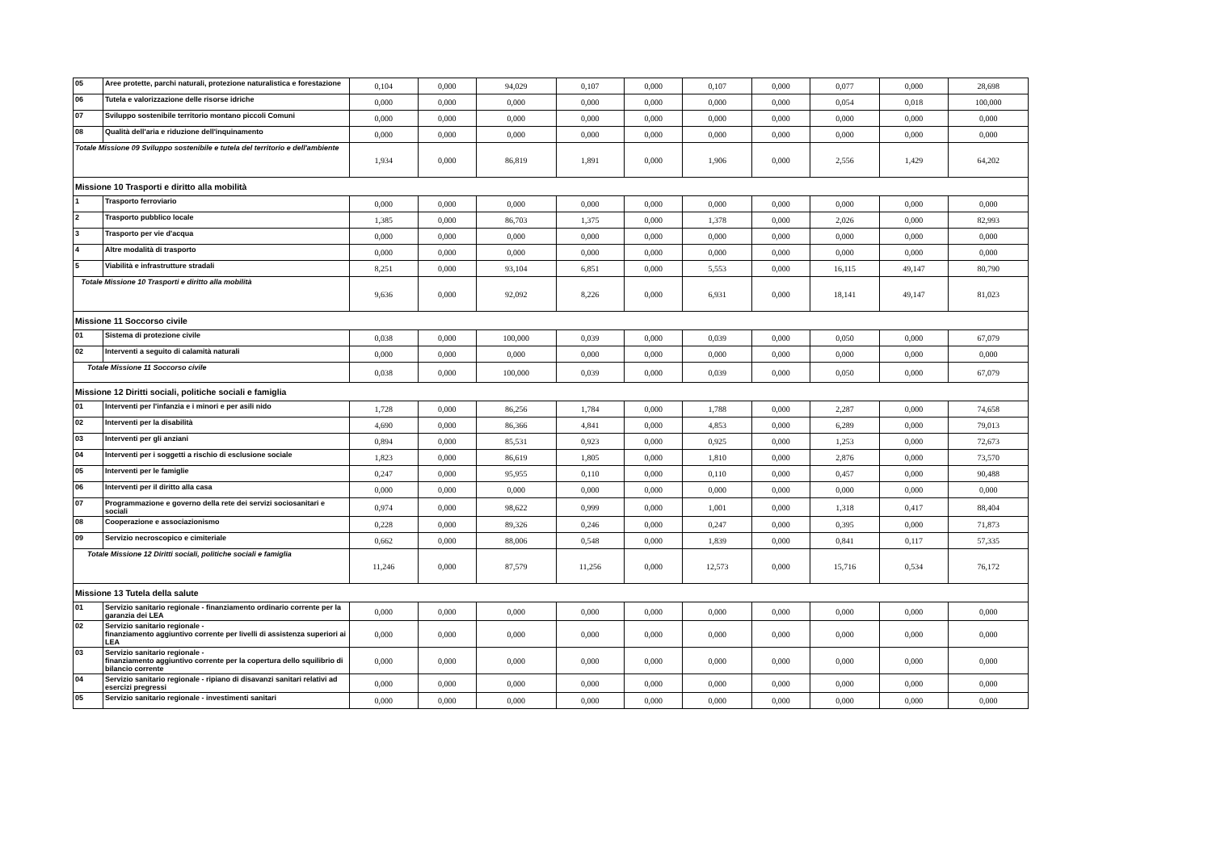| 05 | Aree protette, parchi naturali, protezione naturalistica e forestazione | 0,104 | 0,000 | 94,029 | 0,107 | 0,000 | 0,107 | 0,000 | 0,077 | 0,000 | 28,698 |
| 06 | Tutela e valorizzazione delle risorse idriche | 0,000 | 0,000 | 0,000 | 0,000 | 0,000 | 0,000 | 0,000 | 0,054 | 0,018 | 100,000 |
| 07 | Sviluppo sostenibile territorio montano piccoli Comuni | 0,000 | 0,000 | 0,000 | 0,000 | 0,000 | 0,000 | 0,000 | 0,000 | 0,000 | 0,000 |
| 08 | Qualità dell'aria e riduzione dell'inquinamento | 0,000 | 0,000 | 0,000 | 0,000 | 0,000 | 0,000 | 0,000 | 0,000 | 0,000 | 0,000 |
| Totale Missione 09 Sviluppo sostenibile e tutela del territorio e dell'ambiente | | 1,934 | 0,000 | 86,819 | 1,891 | 0,000 | 1,906 | 0,000 | 2,556 | 1,429 | 64,202 |
| Missione 10 Trasporti e diritto alla mobilità | | | | | | | | | | | |
| 1 | Trasporto ferroviario | 0,000 | 0,000 | 0,000 | 0,000 | 0,000 | 0,000 | 0,000 | 0,000 | 0,000 | 0,000 |
| 2 | Trasporto pubblico locale | 1,385 | 0,000 | 86,703 | 1,375 | 0,000 | 1,378 | 0,000 | 2,026 | 0,000 | 82,993 |
| 3 | Trasporto per vie d'acqua | 0,000 | 0,000 | 0,000 | 0,000 | 0,000 | 0,000 | 0,000 | 0,000 | 0,000 | 0,000 |
| 4 | Altre modalità di trasporto | 0,000 | 0,000 | 0,000 | 0,000 | 0,000 | 0,000 | 0,000 | 0,000 | 0,000 | 0,000 |
| 5 | Viabilità e infrastrutture stradali | 8,251 | 0,000 | 93,104 | 6,851 | 0,000 | 5,553 | 0,000 | 16,115 | 49,147 | 80,790 |
| Totale Missione 10 Trasporti e diritto alla mobilità | | 9,636 | 0,000 | 92,092 | 8,226 | 0,000 | 6,931 | 0,000 | 18,141 | 49,147 | 81,023 |
| Missione 11 Soccorso civile | | | | | | | | | | | |
| 01 | Sistema di protezione civile | 0,038 | 0,000 | 100,000 | 0,039 | 0,000 | 0,039 | 0,000 | 0,050 | 0,000 | 67,079 |
| 02 | Interventi a seguito di calamità naturali | 0,000 | 0,000 | 0,000 | 0,000 | 0,000 | 0,000 | 0,000 | 0,000 | 0,000 | 0,000 |
| Totale Missione 11 Soccorso civile | | 0,038 | 0,000 | 100,000 | 0,039 | 0,000 | 0,039 | 0,000 | 0,050 | 0,000 | 67,079 |
| Missione 12 Diritti sociali, politiche sociali e famiglia | | | | | | | | | | | |
| 01 | Interventi per l'infanzia e i minori e per asili nido | 1,728 | 0,000 | 86,256 | 1,784 | 0,000 | 1,788 | 0,000 | 2,287 | 0,000 | 74,658 |
| 02 | Interventi per la disabilità | 4,690 | 0,000 | 86,366 | 4,841 | 0,000 | 4,853 | 0,000 | 6,289 | 0,000 | 79,013 |
| 03 | Interventi per gli anziani | 0,894 | 0,000 | 85,531 | 0,923 | 0,000 | 0,925 | 0,000 | 1,253 | 0,000 | 72,673 |
| 04 | Interventi per i soggetti a rischio di esclusione sociale | 1,823 | 0,000 | 86,619 | 1,805 | 0,000 | 1,810 | 0,000 | 2,876 | 0,000 | 73,570 |
| 05 | Interventi per le famiglie | 0,247 | 0,000 | 95,955 | 0,110 | 0,000 | 0,110 | 0,000 | 0,457 | 0,000 | 90,488 |
| 06 | Interventi per il diritto alla casa | 0,000 | 0,000 | 0,000 | 0,000 | 0,000 | 0,000 | 0,000 | 0,000 | 0,000 | 0,000 |
| 07 | Programmazione e governo della rete dei servizi sociosanitari e sociali | 0,974 | 0,000 | 98,622 | 0,999 | 0,000 | 1,001 | 0,000 | 1,318 | 0,417 | 88,404 |
| 08 | Cooperazione e associazionismo | 0,228 | 0,000 | 89,326 | 0,246 | 0,000 | 0,247 | 0,000 | 0,395 | 0,000 | 71,873 |
| 09 | Servizio necroscopico e cimiteriale | 0,662 | 0,000 | 88,006 | 0,548 | 0,000 | 1,839 | 0,000 | 0,841 | 0,117 | 57,335 |
| Totale Missione 12 Diritti sociali, politiche sociali e famiglia | | 11,246 | 0,000 | 87,579 | 11,256 | 0,000 | 12,573 | 0,000 | 15,716 | 0,534 | 76,172 |
| Missione 13 Tutela della salute | | | | | | | | | | | |
| 01 | Servizio sanitario regionale - finanziamento ordinario corrente per la garanzia dei LEA | 0,000 | 0,000 | 0,000 | 0,000 | 0,000 | 0,000 | 0,000 | 0,000 | 0,000 | 0,000 |
| 02 | Servizio sanitario regionale - finanziamento aggiuntivo corrente per livelli di assistenza superiori ai LEA | 0,000 | 0,000 | 0,000 | 0,000 | 0,000 | 0,000 | 0,000 | 0,000 | 0,000 | 0,000 |
| 03 | Servizio sanitario regionale - finanziamento aggiuntivo corrente per la copertura dello squilibrio di bilancio corrente | 0,000 | 0,000 | 0,000 | 0,000 | 0,000 | 0,000 | 0,000 | 0,000 | 0,000 | 0,000 |
| 04 | Servizio sanitario regionale - ripiano di disavanzi sanitari relativi ad esercizi pregressi | 0,000 | 0,000 | 0,000 | 0,000 | 0,000 | 0,000 | 0,000 | 0,000 | 0,000 | 0,000 |
| 05 | Servizio sanitario regionale - investimenti sanitari | 0,000 | 0,000 | 0,000 | 0,000 | 0,000 | 0,000 | 0,000 | 0,000 | 0,000 | 0,000 |